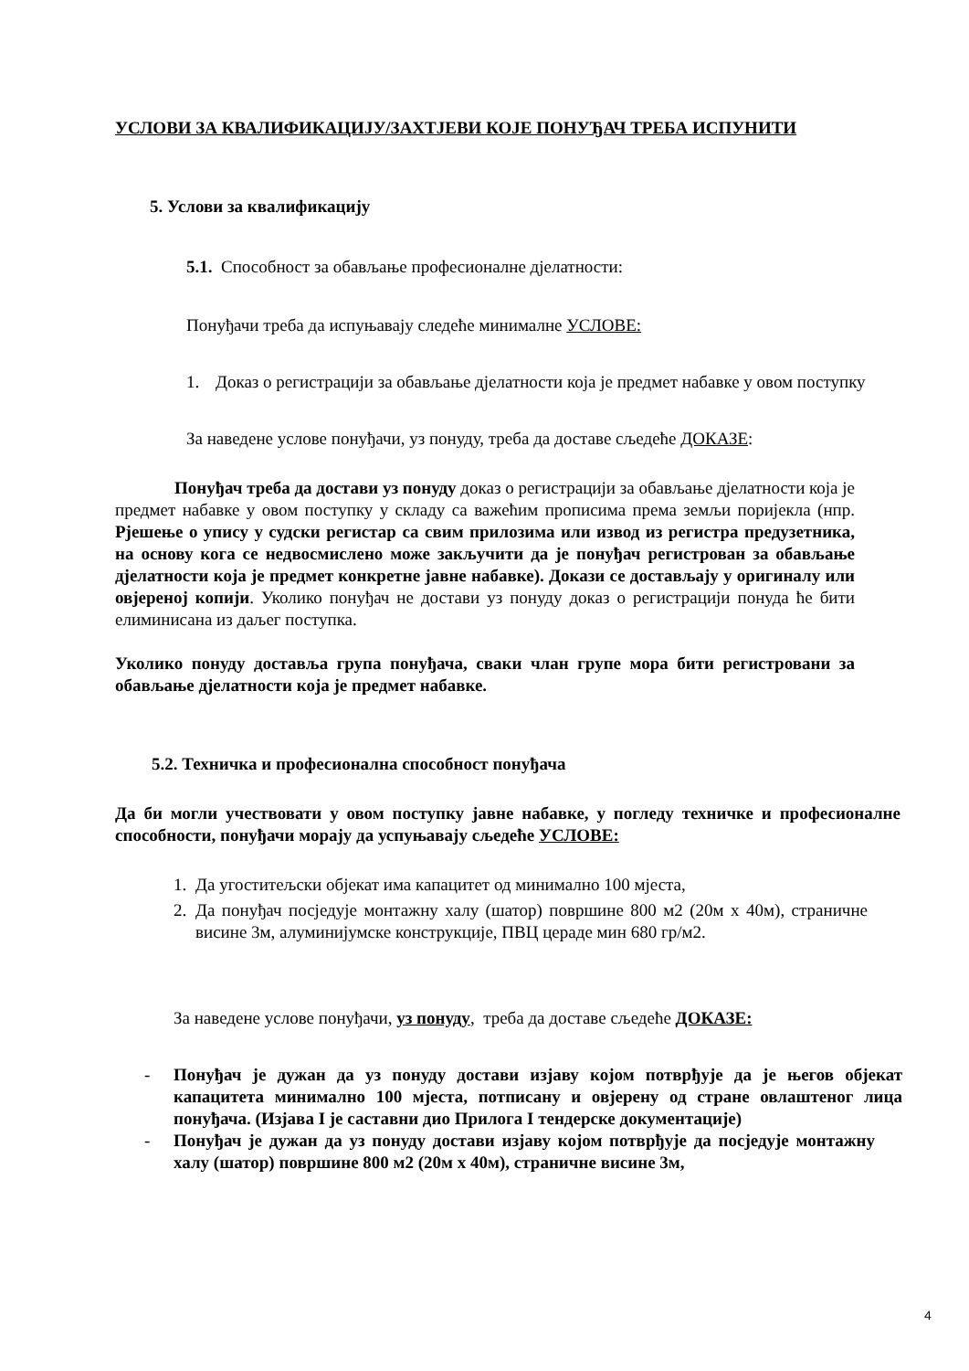УСЛОВИ ЗА КВАЛИФИКАЦИЈУ/ЗАХТЈЕВИ КОЈЕ ПОНУЂАЧ ТРЕБА ИСПУНИТИ
5. Услови за квалификацију
5.1. Способност за обављање професионалне дјелатности:
Понуђачи треба да испуњавају следеће минималне УСЛОВЕ:
1. Доказ о регистрацији за обављање дјелатности која је предмет набавке у овом поступку
За наведене услове понуђачи, уз понуду, треба да доставе сљедеће ДОКАЗЕ:
Понуђач треба да достави уз понуду доказ о регистрацији за обављање дјелатности која је предмет набавке у овом поступку у складу са важећим прописима према земљи поријекла (нпр. Рјешење о упису у судски регистар са свим прилозима или извод из регистра предузетника, на основу кога се недвосмислено може закључити да је понуђач регистрован за обављање дјелатности која је предмет конкретне јавне набавке). Докази се достављају у оригиналу или овјереној копији. Уколико понуђач не достави уз понуду доказ о регистрацији понуда ће бити елиминисана из даљег поступка.
Уколико понуду доставља група понуђача, сваки члан групе мора бити регистровани за обављање дјелатности која је предмет набавке.
5.2. Техничка и професионална способност понуђача
Да би могли учествовати у овом поступку јавне набавке, у погледу техничке и професионалне способности, понуђачи морају да успуњавају сљедеће УСЛОВЕ:
1. Да угоститељски објекат има капацитет од минимално 100 мјеста,
2. Да понуђач посједује монтажну халу (шатор) површине 800 м2 (20м x 40м), страничне висине 3м, алуминијумске конструкције, ПВЦ цераде мин 680 гр/м2.
За наведене услове понуђачи, уз понуду, треба да доставе сљедеће ДОКАЗЕ:
- Понуђач је дужан да уз понуду достави изјаву којом потврђује да је његов објекат капацитета минимално 100 мјеста, потписану и овјерену од стране овлаштеног лица понуђача. (Изјава I је саставни дио Прилога I тендерске документације)
- Понуђач је дужан да уз понуду достави изјаву којом потврђује да посједује монтажну халу (шатор) површине 800 м2 (20м x 40м), страничне висине 3м,
4